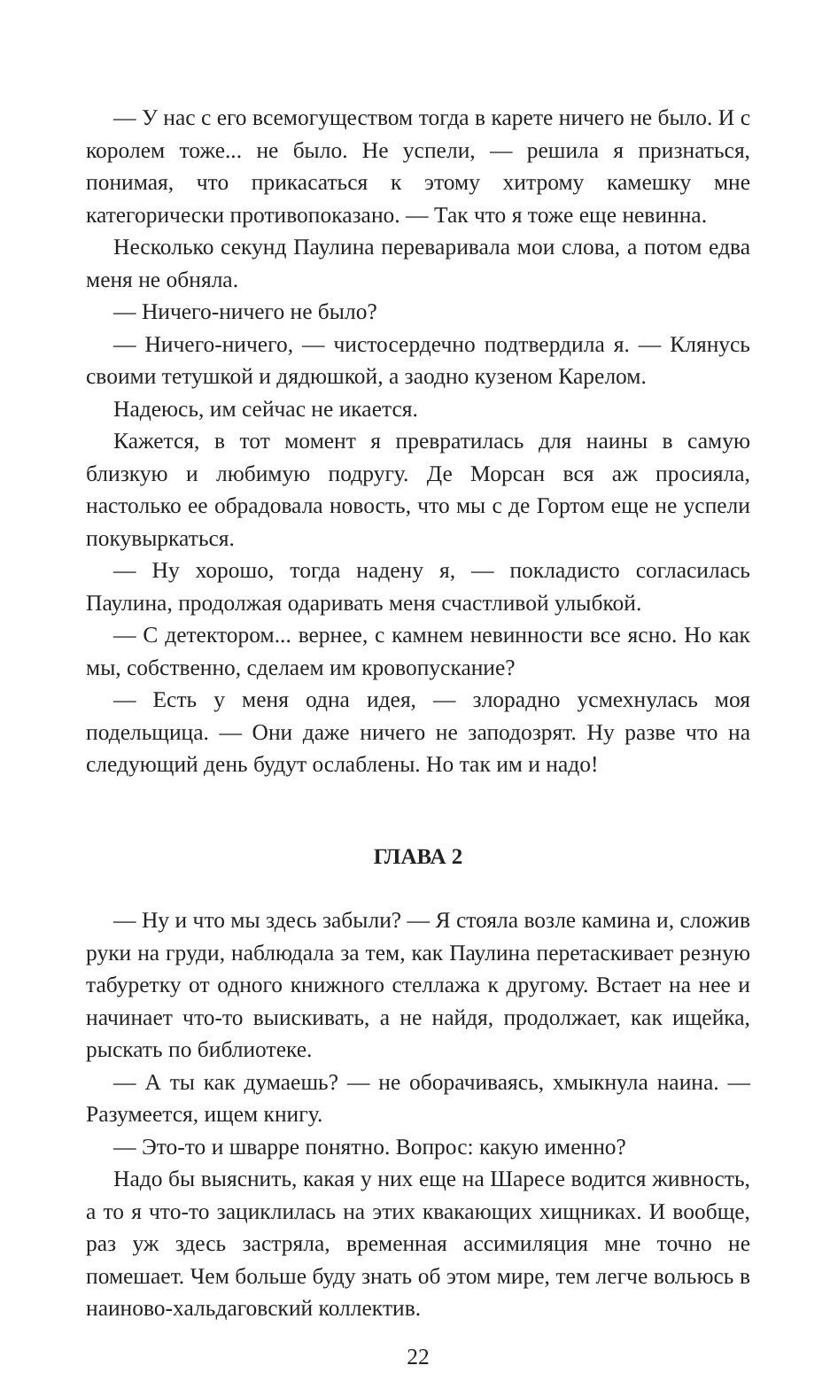— У нас с его всемогуществом тогда в карете ничего не было. И с королем тоже... не было. Не успели, — решила я признаться, понимая, что прикасаться к этому хитрому камешку мне категорически противопоказано. — Так что я тоже еще невинна.
Несколько секунд Паулина переваривала мои слова, а потом едва меня не обняла.
— Ничего-ничего не было?
— Ничего-ничего, — чистосердечно подтвердила я. — Клянусь своими тетушкой и дядюшкой, а заодно кузеном Карелом.
Надеюсь, им сейчас не икается.
Кажется, в тот момент я превратилась для наины в самую близкую и любимую подругу. Де Морсан вся аж просияла, настолько ее обрадовала новость, что мы с де Гортом еще не успели покувыркаться.
— Ну хорошо, тогда надену я, — покладисто согласилась Паулина, продолжая одаривать меня счастливой улыбкой.
— С детектором... вернее, с камнем невинности все ясно. Но как мы, собственно, сделаем им кровопускание?
— Есть у меня одна идея, — злорадно усмехнулась моя подельщица. — Они даже ничего не заподозрят. Ну разве что на следующий день будут ослаблены. Но так им и надо!
ГЛАВА 2
— Ну и что мы здесь забыли? — Я стояла возле камина и, сложив руки на груди, наблюдала за тем, как Паулина перетаскивает резную табуретку от одного книжного стеллажа к другому. Встает на нее и начинает что-то выискивать, а не найдя, продолжает, как ищейка, рыскать по библиотеке.
— А ты как думаешь? — не оборачиваясь, хмыкнула наина. — Разумеется, ищем книгу.
— Это-то и шварре понятно. Вопрос: какую именно?
Надо бы выяснить, какая у них еще на Шаресе водится живность, а то я что-то зациклилась на этих квакающих хищниках. И вообще, раз уж здесь застряла, временная ассимиляция мне точно не помешает. Чем больше буду знать об этом мире, тем легче вольюсь в наиново-хальдаговский коллектив.
22